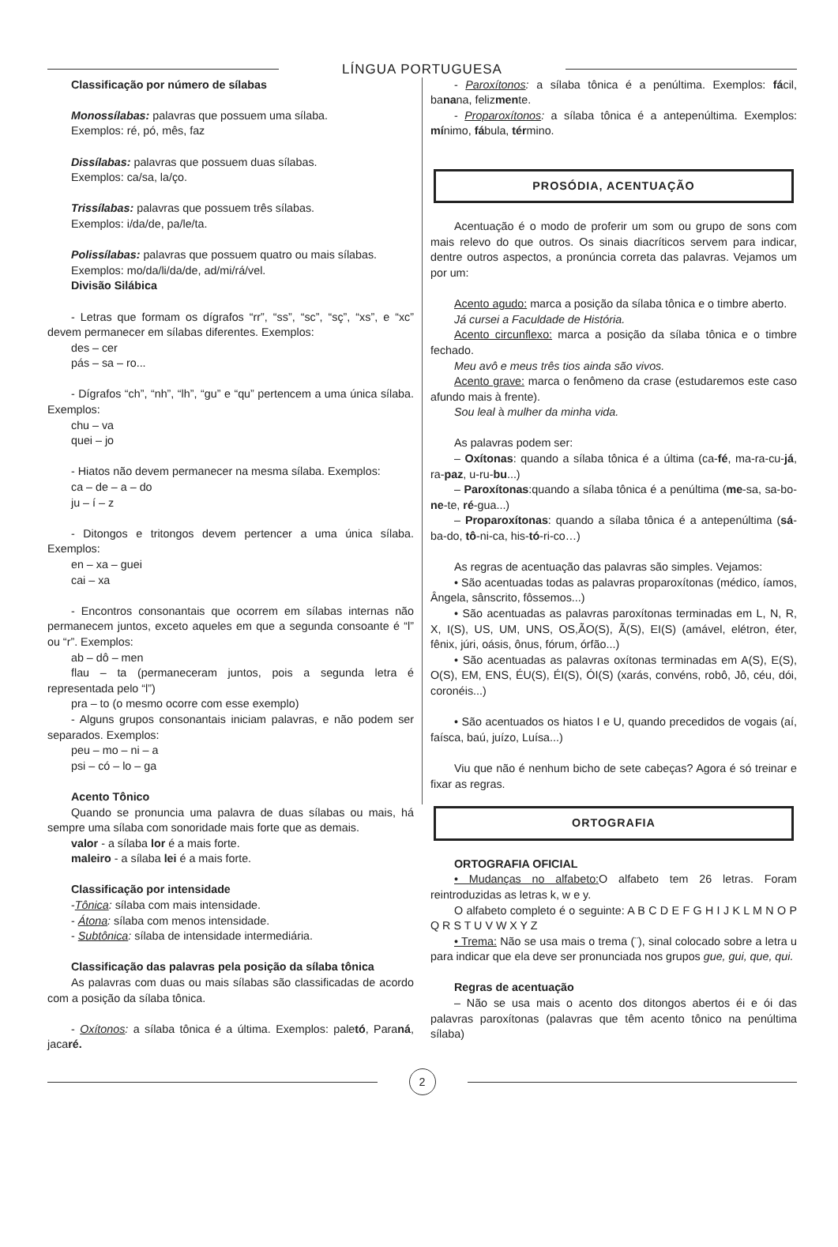LÍNGUA PORTUGUESA
Classificação por número de sílabas
Monossílabas: palavras que possuem uma sílaba.
Exemplos: ré, pó, mês, faz
Dissílabas: palavras que possuem duas sílabas.
Exemplos: ca/sa, la/ço.
Trissílabas: palavras que possuem três sílabas.
Exemplos: i/da/de, pa/le/ta.
Polissílabas: palavras que possuem quatro ou mais sílabas.
Exemplos: mo/da/li/da/de, ad/mi/rá/vel.
Divisão Silábica
- Letras que formam os dígrafos “rr”, “ss”, “sc”, “sç”, “xs”, e “xc” devem permanecer em sílabas diferentes. Exemplos:
des – cer
pás – sa – ro...
- Dígrafos “ch”, “nh”, “lh”, “gu” e “qu” pertencem a uma única sílaba. Exemplos:
chu – va
quei – jo
- Hiatos não devem permanecer na mesma sílaba. Exemplos:
ca – de – a – do
ju – í – z
- Ditongos e tritongos devem pertencer a uma única sílaba. Exemplos:
en – xa – guei
cai – xa
- Encontros consonantais que ocorrem em sílabas internas não permanecem juntos, exceto aqueles em que a segunda consoante é “l” ou “r”. Exemplos:
ab – dô – men
flau – ta (permaneceram juntos, pois a segunda letra é representada pelo “l”)
pra – to (o mesmo ocorre com esse exemplo)
- Alguns grupos consonantais iniciam palavras, e não podem ser separados. Exemplos:
peu – mo – ni – a
psi – có – lo – ga
Acento Tônico
Quando se pronuncia uma palavra de duas sílabas ou mais, há sempre uma sílaba com sonoridade mais forte que as demais.
valor - a sílaba lor é a mais forte.
maleiro - a sílaba lei é a mais forte.
Classificação por intensidade
-Tônica: sílaba com mais intensidade.
- Átona: sílaba com menos intensidade.
- Subtônica: sílaba de intensidade intermediária.
Classificação das palavras pela posição da sílaba tônica
As palavras com duas ou mais sílabas são classificadas de acordo com a posição da sílaba tônica.
- Oxítonos: a sílaba tônica é a última. Exemplos: paletó, Paraná, jacaré.
- Paroxítonos: a sílaba tônica é a penúltima. Exemplos: fácil, banana, felizmente.
- Proparoxítonos: a sílaba tônica é a antepenúltima. Exemplos: mínimo, fábula, término.
PROSÓDIA, ACENTUAÇÃO
Acentuação é o modo de proferir um som ou grupo de sons com mais relevo do que outros. Os sinais diacríticos servem para indicar, dentre outros aspectos, a pronúncia correta das palavras. Vejamos um por um:
Acento agudo: marca a posição da sílaba tônica e o timbre aberto.
Já cursei a Faculdade de História.
Acento circunflexo: marca a posição da sílaba tônica e o timbre fechado.
Meu avô e meus três tios ainda são vivos.
Acento grave: marca o fenômeno da crase (estudaremos este caso afundo mais à frente).
Sou leal à mulher da minha vida.
As palavras podem ser:
– Oxítonas: quando a sílaba tônica é a última (ca-fé, ma-ra-cu-já, ra-paz, u-ru-bu...)
– Paroxítonas:quando a sílaba tônica é a penúltima (me-sa, sa-bo-ne-te, ré-gua...)
– Proparoxítonas: quando a sílaba tônica é a antepenúltima (sá-ba-do, tô-ni-ca, his-tó-ri-co…)
As regras de acentuação das palavras são simples. Vejamos:
• São acentuadas todas as palavras proparoxítonas (médico, íamos, Ângela, sânscrito, fôssemos...)
• São acentuadas as palavras paroxítonas terminadas em L, N, R, X, I(S), US, UM, UNS, OS,ÃO(S), Ã(S), EI(S) (amável, elétron, éter, fênix, júri, oásis, ônus, fórum, órfão...)
• São acentuadas as palavras oxítonas terminadas em A(S), E(S), O(S), EM, ENS, ÉU(S), ÉI(S), ÓI(S) (xarás, convéns, robô, Jô, céu, dói, coronéis...)
• São acentuados os hiatos I e U, quando precedidos de vogais (aí, faísca, baú, juízo, Luísa...)
Viu que não é nenhum bicho de sete cabeças? Agora é só treinar e fixar as regras.
ORTOGRAFIA
ORTOGRAFIA OFICIAL
• Mudanças no alfabeto: O alfabeto tem 26 letras. Foram reintroduzidas as letras k, w e y.
O alfabeto completo é o seguinte: A B C D E F G H I J K L M N O P Q R S T U V W X Y Z
• Trema: Não se usa mais o trema (¨), sinal colocado sobre a letra u para indicar que ela deve ser pronunciada nos grupos gue, gui, que, qui.
Regras de acentuação
– Não se usa mais o acento dos ditongos abertos éi e ói das palavras paroxítonas (palavras que têm acento tônico na penúltima sílaba)
2